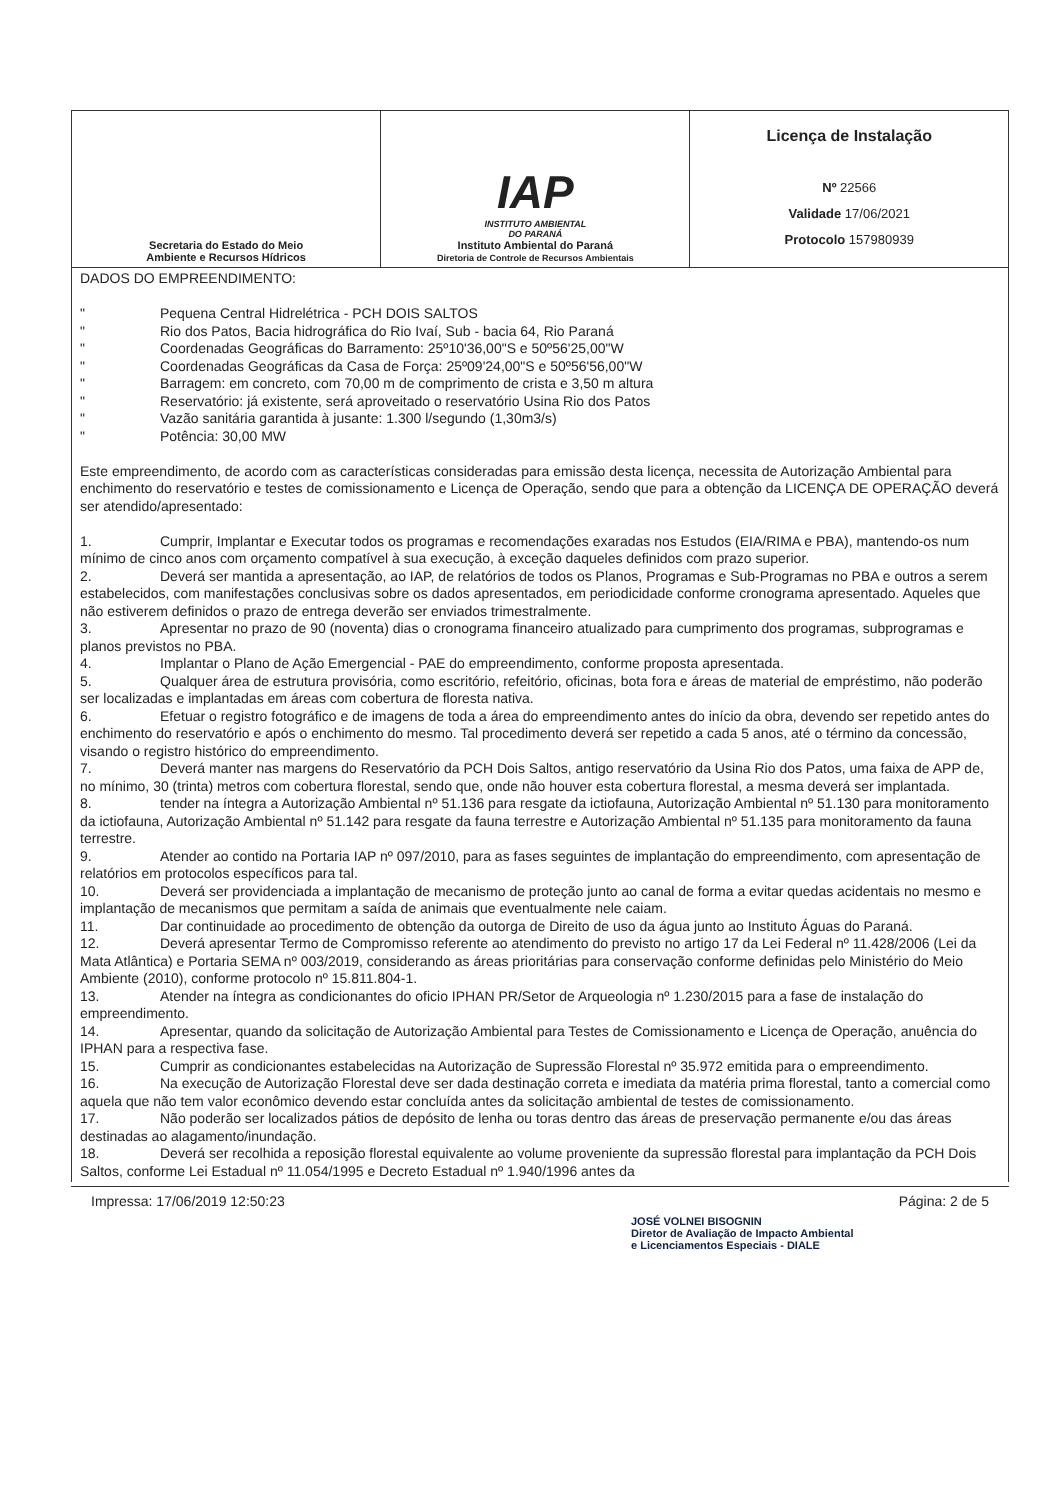| Secretaria do Estado do Meio Ambiente e Recursos Hídricos | IAP INSTITUTO AMBIENTAL DO PARANÁ Instituto Ambiental do Paraná Diretoria de Controle de Recursos Ambientais | Licença de Instalação Nº 22566 Validade 17/06/2021 Protocolo 157980939 |
DADOS DO EMPREENDIMENTO:
" Pequena Central Hidrelétrica - PCH DOIS SALTOS
" Rio dos Patos, Bacia hidrográfica do Rio Ivaí, Sub - bacia 64, Rio Paraná
" Coordenadas Geográficas do Barramento: 25º10'36,00"S e 50º56'25,00"W
" Coordenadas Geográficas da Casa de Força: 25º09'24,00"S e 50º56'56,00"W
" Barragem: em concreto, com 70,00 m de comprimento de crista e 3,50 m altura
" Reservatório: já existente, será aproveitado o reservatório Usina Rio dos Patos
" Vazão sanitária garantida à jusante: 1.300 l/segundo (1,30m3/s)
" Potência: 30,00 MW
Este empreendimento, de acordo com as características consideradas para emissão desta licença, necessita de Autorização Ambiental para enchimento do reservatório e testes de comissionamento e Licença de Operação, sendo que para a obtenção da LICENÇA DE OPERAÇÃO deverá ser atendido/apresentado:
1. Cumprir, Implantar e Executar todos os programas e recomendações exaradas nos Estudos (EIA/RIMA e PBA), mantendo-os num mínimo de cinco anos com orçamento compatível à sua execução, à exceção daqueles definidos com prazo superior.
2. Deverá ser mantida a apresentação, ao IAP, de relatórios de todos os Planos, Programas e Sub-Programas no PBA e outros a serem estabelecidos, com manifestações conclusivas sobre os dados apresentados, em periodicidade conforme cronograma apresentado. Aqueles que não estiverem definidos o prazo de entrega deverão ser enviados trimestralmente.
3. Apresentar no prazo de 90 (noventa) dias o cronograma financeiro atualizado para cumprimento dos programas, subprogramas e planos previstos no PBA.
4. Implantar o Plano de Ação Emergencial - PAE do empreendimento, conforme proposta apresentada.
5. Qualquer área de estrutura provisória, como escritório, refeitório, oficinas, bota fora e áreas de material de empréstimo, não poderão ser localizadas e implantadas em áreas com cobertura de floresta nativa.
6. Efetuar o registro fotográfico e de imagens de toda a área do empreendimento antes do início da obra, devendo ser repetido antes do enchimento do reservatório e após o enchimento do mesmo. Tal procedimento deverá ser repetido a cada 5 anos, até o término da concessão, visando o registro histórico do empreendimento.
7. Deverá manter nas margens do Reservatório da PCH Dois Saltos, antigo reservatório da Usina Rio dos Patos, uma faixa de APP de, no mínimo, 30 (trinta) metros com cobertura florestal, sendo que, onde não houver esta cobertura florestal, a mesma deverá ser implantada.
8. tender na íntegra a Autorização Ambiental nº 51.136 para resgate da ictiofauna, Autorização Ambiental nº 51.130 para monitoramento da ictiofauna, Autorização Ambiental nº 51.142 para resgate da fauna terrestre e Autorização Ambiental nº 51.135 para monitoramento da fauna terrestre.
9. Atender ao contido na Portaria IAP nº 097/2010, para as fases seguintes de implantação do empreendimento, com apresentação de relatórios em protocolos específicos para tal.
10. Deverá ser providenciada a implantação de mecanismo de proteção junto ao canal de forma a evitar quedas acidentais no mesmo e implantação de mecanismos que permitam a saída de animais que eventualmente nele caiam.
11. Dar continuidade ao procedimento de obtenção da outorga de Direito de uso da água junto ao Instituto Águas do Paraná.
12. Deverá apresentar Termo de Compromisso referente ao atendimento do previsto no artigo 17 da Lei Federal nº 11.428/2006 (Lei da Mata Atlântica) e Portaria SEMA nº 003/2019, considerando as áreas prioritárias para conservação conforme definidas pelo Ministério do Meio Ambiente (2010), conforme protocolo nº 15.811.804-1.
13. Atender na íntegra as condicionantes do oficio IPHAN PR/Setor de Arqueologia nº 1.230/2015 para a fase de instalação do empreendimento.
14. Apresentar, quando da solicitação de Autorização Ambiental para Testes de Comissionamento e Licença de Operação, anuência do IPHAN para a respectiva fase.
15. Cumprir as condicionantes estabelecidas na Autorização de Supressão Florestal nº 35.972 emitida para o empreendimento.
16. Na execução de Autorização Florestal deve ser dada destinação correta e imediata da matéria prima florestal, tanto a comercial como aquela que não tem valor econômico devendo estar concluída antes da solicitação ambiental de testes de comissionamento.
17. Não poderão ser localizados pátios de depósito de lenha ou toras dentro das áreas de preservação permanente e/ou das áreas destinadas ao alagamento/inundação.
18. Deverá ser recolhida a reposição florestal equivalente ao volume proveniente da supressão florestal para implantação da PCH Dois Saltos, conforme Lei Estadual nº 11.054/1995 e Decreto Estadual nº 1.940/1996 antes da
Impressa: 17/06/2019 12:50:23 Página: 2 de 5
JOSÉ VOLNEI BISOGNIN
Diretor de Avaliação de Impacto Ambiental
e Licenciamentos Especiais - DIALE